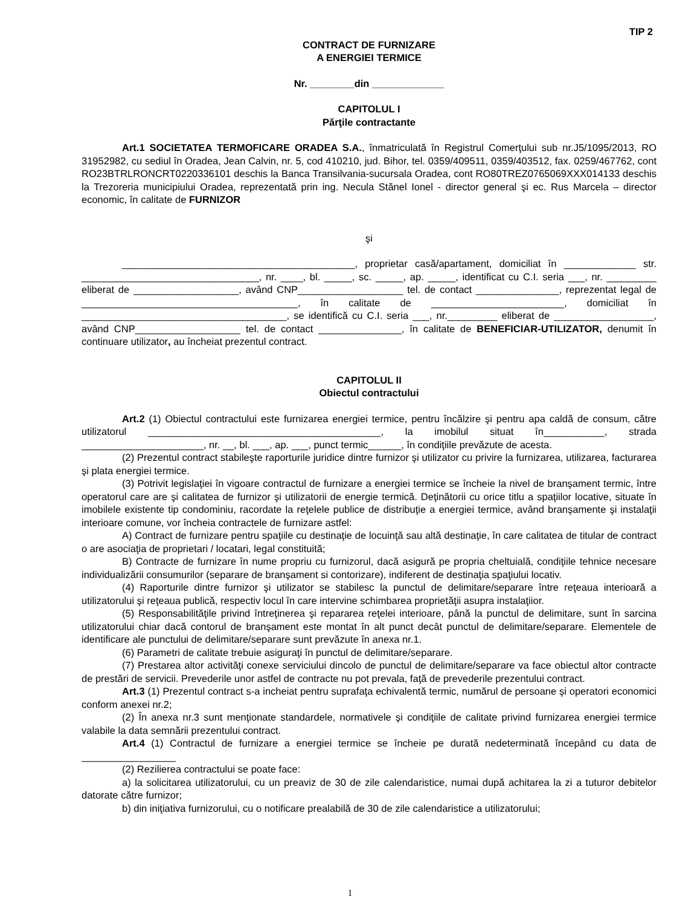TIP 2
CONTRACT DE FURNIZARE
A ENERGIEI TERMICE
Nr. ________din _____________
CAPITOLUL I
Părţile contractante
Art.1 SOCIETATEA TERMOFICARE ORADEA S.A., înmatriculată în Registrul Comerţului sub nr.J5/1095/2013, RO 31952982, cu sediul în Oradea, Jean Calvin, nr. 5, cod 410210, jud. Bihor, tel. 0359/409511, 0359/403512, fax. 0259/467762, cont RO23BTRLRONCRT0220336101 deschis la Banca Transilvania-sucursala Oradea, cont RO80TREZ0765069XXX014133 deschis la Trezoreria municipiului Oradea, reprezentată prin ing. Necula Stănel Ionel - director general şi ec. Rus Marcela – director economic, în calitate de FURNIZOR
şi
__________________________________________, proprietar casă/apartament, domiciliat în _____________ str. ________________________________, nr. ____, bl. _____, sc. _____, ap. _____, identificat cu C.I. seria ___, nr. _________ eliberat de ___________________, având CNP___________________ tel. de contact _______________, reprezentat legal de _______________________________________, în calitate de ________________________, domiciliat în _____________________________________, se identifică cu C.I. seria ___, nr._________ eliberat de __________________, având CNP___________________ tel. de contact _______________, în calitate de BENEFICIAR-UTILIZATOR, denumit în continuare utilizator, au încheiat prezentul contract.
CAPITOLUL II
Obiectul contractului
Art.2 (1) Obiectul contractului este furnizarea energiei termice, pentru încălzire şi pentru apa caldă de consum, către utilizatorul __________________________________________, la imobilul situat în___________, strada ______________________, nr. __, bl. ___, ap. ___, punct termic______, în condiţiile prevăzute de acesta.
(2) Prezentul contract stabileşte raporturile juridice dintre furnizor şi utilizator cu privire la furnizarea, utilizarea, facturarea şi plata energiei termice.
(3) Potrivit legislaţiei în vigoare contractul de furnizare a energiei termice se încheie la nivel de branşament termic, între operatorul care are şi calitatea de furnizor şi utilizatorii de energie termică. Deţinătorii cu orice titlu a spaţiilor locative, situate în imobilele existente tip condominiu, racordate la reţelele publice de distribuţie a energiei termice, având branşamente şi instalaţii interioare comune, vor încheia contractele de furnizare astfel:
A) Contract de furnizare pentru spaţiile cu destinaţie de locuinţă sau altă destinaţie, în care calitatea de titular de contract o are asociaţia de proprietari / locatari, legal constituită;
B) Contracte de furnizare în nume propriu cu furnizorul, dacă asigură pe propria cheltuială, condiţiile tehnice necesare individualizării consumurilor (separare de branşament si contorizare), indiferent de destinaţia spaţiului locativ.
(4) Raporturile dintre furnizor şi utilizator se stabilesc la punctul de delimitare/separare între reţeaua interioară a utilizatorului şi reţeaua publică, respectiv locul în care intervine schimbarea proprietăţii asupra instalaţiior.
(5) Responsabilităţile privind întreţinerea şi repararea reţelei interioare, până la punctul de delimitare, sunt în sarcina utilizatorului chiar dacă contorul de branşament este montat în alt punct decât punctul de delimitare/separare. Elementele de identificare ale punctului de delimitare/separare sunt prevăzute în anexa nr.1.
(6) Parametri de calitate trebuie asiguraţi în punctul de delimitare/separare.
(7) Prestarea altor activităţi conexe serviciului dincolo de punctul de delimitare/separare va face obiectul altor contracte de prestări de servicii. Prevederile unor astfel de contracte nu pot prevala, faţă de prevederile prezentului contract.
Art.3 (1) Prezentul contract s-a incheiat pentru suprafaţa echivalentă termic, numărul de persoane şi operatori economici conform anexei nr.2;
(2) În anexa nr.3 sunt menţionate standardele, normativele şi condiţiile de calitate privind furnizarea energiei termice valabile la data semnării prezentului contract.
Art.4 (1) Contractul de furnizare a energiei termice se încheie pe durată nedeterminată începând cu data de _________________
(2) Rezilierea contractului se poate face:
a) la solicitarea utilizatorului, cu un preaviz de 30 de zile calendaristice, numai după achitarea la zi a tuturor debitelor datorate către furnizor;
b) din iniţiativa furnizorului, cu o notificare prealabilă de 30 de zile calendaristice a utilizatorului;
1